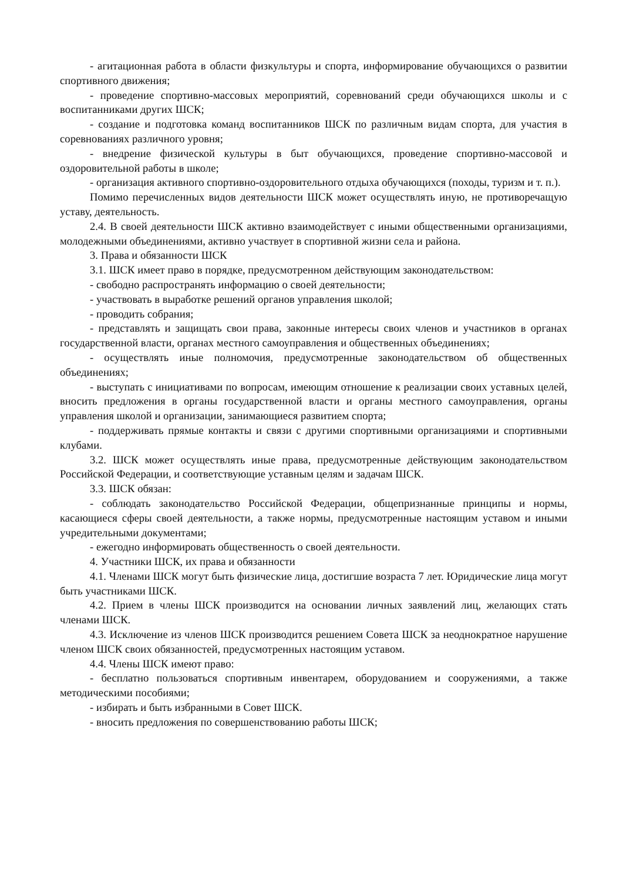- агитационная работа в области физкультуры и спорта, информирование обучающихся о развитии спортивного движения;
- проведение спортивно-массовых мероприятий, соревнований среди обучающихся школы и с воспитанниками других ШСК;
- создание и подготовка команд воспитанников ШСК по различным видам спорта, для участия в соревнованиях различного уровня;
- внедрение физической культуры в быт обучающихся, проведение спортивно-массовой и оздоровительной работы в школе;
- организация активного спортивно-оздоровительного отдыха обучающихся (походы, туризм и т. п.).
Помимо перечисленных видов деятельности ШСК может осуществлять иную, не противоречащую уставу, деятельность.
2.4. В своей деятельности ШСК активно взаимодействует с иными общественными организациями, молодежными объединениями, активно участвует в спортивной жизни села и района.
3. Права и обязанности ШСК
3.1. ШСК имеет право в порядке, предусмотренном действующим законодательством:
- свободно распространять информацию о своей деятельности;
- участвовать в выработке решений органов управления школой;
- проводить собрания;
- представлять и защищать свои права, законные интересы своих членов и участников в органах государственной власти, органах местного самоуправления и общественных объединениях;
- осуществлять иные полномочия, предусмотренные законодательством об общественных объединениях;
- выступать с инициативами по вопросам, имеющим отношение к реализации своих уставных целей, вносить предложения в органы государственной власти и органы местного самоуправления, органы управления школой и организации, занимающиеся развитием спорта;
- поддерживать прямые контакты и связи с другими спортивными организациями и спортивными клубами.
3.2. ШСК может осуществлять иные права, предусмотренные действующим законодательством Российской Федерации, и соответствующие уставным целям и задачам ШСК.
3.3. ШСК обязан:
- соблюдать законодательство Российской Федерации, общепризнанные принципы и нормы, касающиеся сферы своей деятельности, а также нормы, предусмотренные настоящим уставом и иными учредительными документами;
- ежегодно информировать общественность о своей деятельности.
4. Участники ШСК, их права и обязанности
4.1. Членами ШСК могут быть физические лица, достигшие возраста 7 лет. Юридические лица могут быть участниками ШСК.
4.2. Прием в члены ШСК производится на основании личных заявлений лиц, желающих стать членами ШСК.
4.3. Исключение из членов ШСК производится решением Совета ШСК за неоднократное нарушение членом ШСК своих обязанностей, предусмотренных настоящим уставом.
4.4. Члены ШСК имеют право:
- бесплатно пользоваться спортивным инвентарем, оборудованием и сооружениями, а также методическими пособиями;
- избирать и быть избранными в Совет ШСК.
- вносить предложения по совершенствованию работы ШСК;